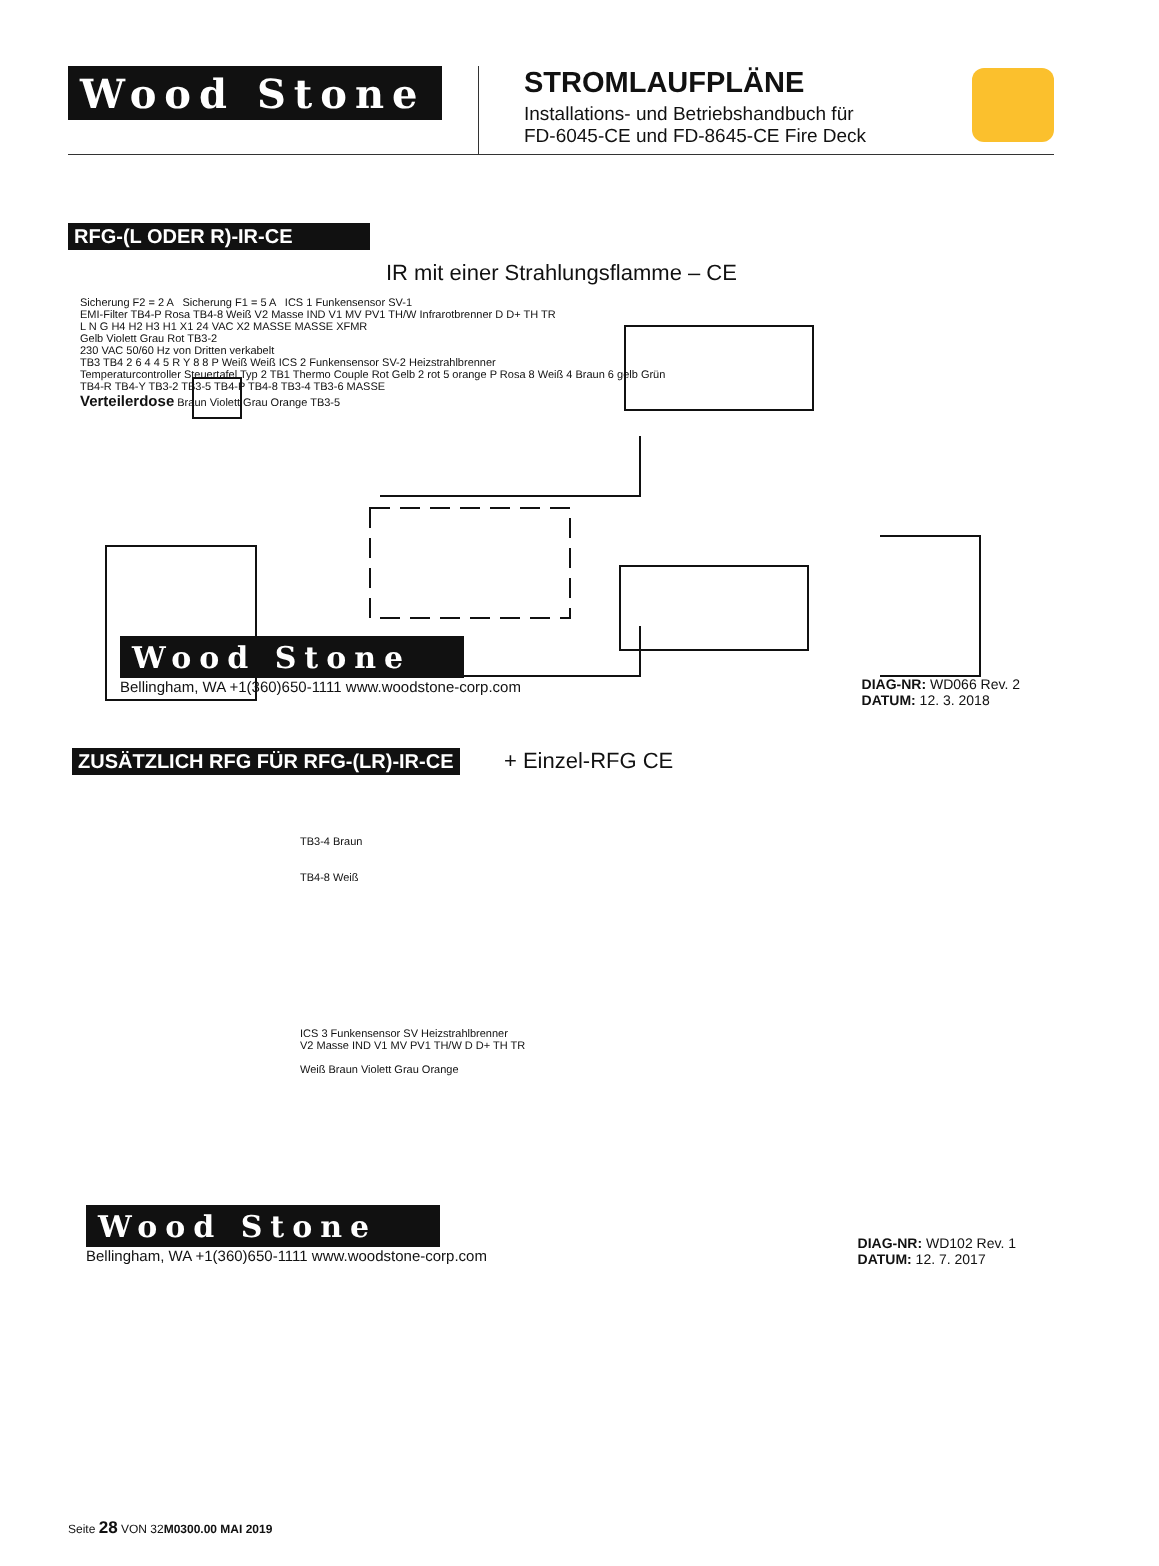Wood Stone
STROMLAUFPLÄNE
Installations- und Betriebshandbuch für
FD-6045-CE und FD-8645-CE Fire Deck
RFG-(L ODER R)-IR-CE
IR mit einer Strahlungsflamme – CE
Sicherung F2 = 2 A Sicherung F1 = 5 A ICS 1 Funkensensor SV-1
EMI-Filter TB4-P Rosa TB4-8 Weiß V2 Masse IND V1 MV PV1 TH/W Infrarotbrenner D D+ TH TR
L N G H4 H2 H3 H1 X1 24 VAC X2 MASSE MASSE XFMR
Gelb Violett Grau Rot TB3-2
230 VAC 50/60 Hz von Dritten verkabelt
TB3 TB4 2 6 4 4 5 R Y 8 8 P Weiß Weiß ICS 2 Funkensensor SV-2 Heizstrahlbrenner
Temperaturcontroller Steuertafel Typ 2 TB1 Thermo Couple Rot Gelb 2 rot 5 orange P Rosa 8 Weiß 4 Braun 6 gelb Grün
TB4-R TB4-Y TB3-2 TB3-5 TB4-P TB4-8 TB3-4 TB3-6 MASSE
Verteilerdose Braun Violett Grau Orange TB3-5
Wood Stone
Bellingham, WA +1(360)650-1111 www.woodstone-corp.com
DIAG-NR: WD066 Rev. 2
DATUM: 12. 3. 2018
ZUSÄTZLICH RFG FÜR RFG-(LR)-IR-CE + Einzel-RFG CE
TB3-4 Braun
TB4-8 Weiß
ICS 3 Funkensensor SV Heizstrahlbrenner
V2 Masse IND V1 MV PV1 TH/W D D+ TH TR
Weiß Braun Violett Grau Orange
Wood Stone
Bellingham, WA +1(360)650-1111 www.woodstone-corp.com
DIAG-NR: WD102 Rev. 1
DATUM: 12. 7. 2017
Seite 28 VON 32M0300.00 MAI 2019